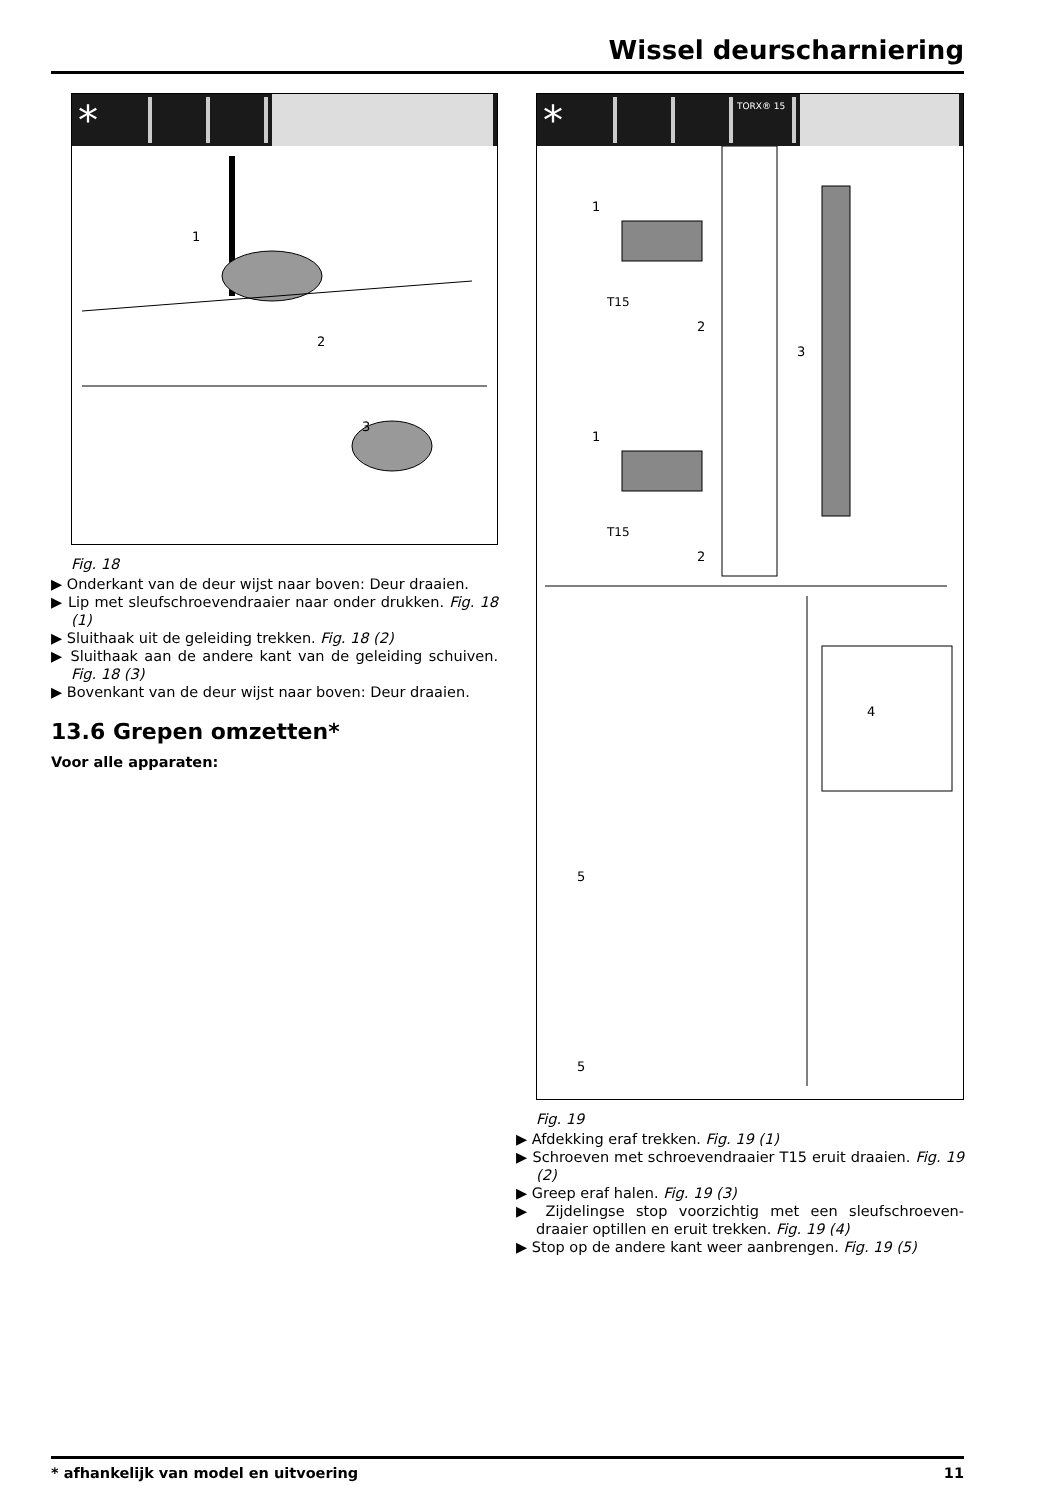Wissel deurscharniering
*
1
2
3
Fig. 18
▶ Onderkant van de deur wijst naar boven: Deur draaien.
▶ Lip met sleufschroevendraaier naar onder drukken. Fig. 18 (1)
▶ Sluithaak uit de geleiding trekken. Fig. 18 (2)
▶ Sluithaak aan de andere kant van de geleiding schuiven. Fig. 18 (3)
▶ Bovenkant van de deur wijst naar boven: Deur draaien.
13.6 Grepen omzetten*
Voor alle apparaten:
* TORX® 15
1
1
T15
T15
2
2
3
4
5
5
Fig. 19
▶ Afdekking eraf trekken. Fig. 19 (1)
▶ Schroeven met schroevendraaier T15 eruit draaien. Fig. 19 (2)
▶ Greep eraf halen. Fig. 19 (3)
▶ Zijdelingse stop voorzichtig met een sleufschroeven-draaier optillen en eruit trekken. Fig. 19 (4)
▶ Stop op de andere kant weer aanbrengen. Fig. 19 (5)
* afhankelijk van model en uitvoering 11